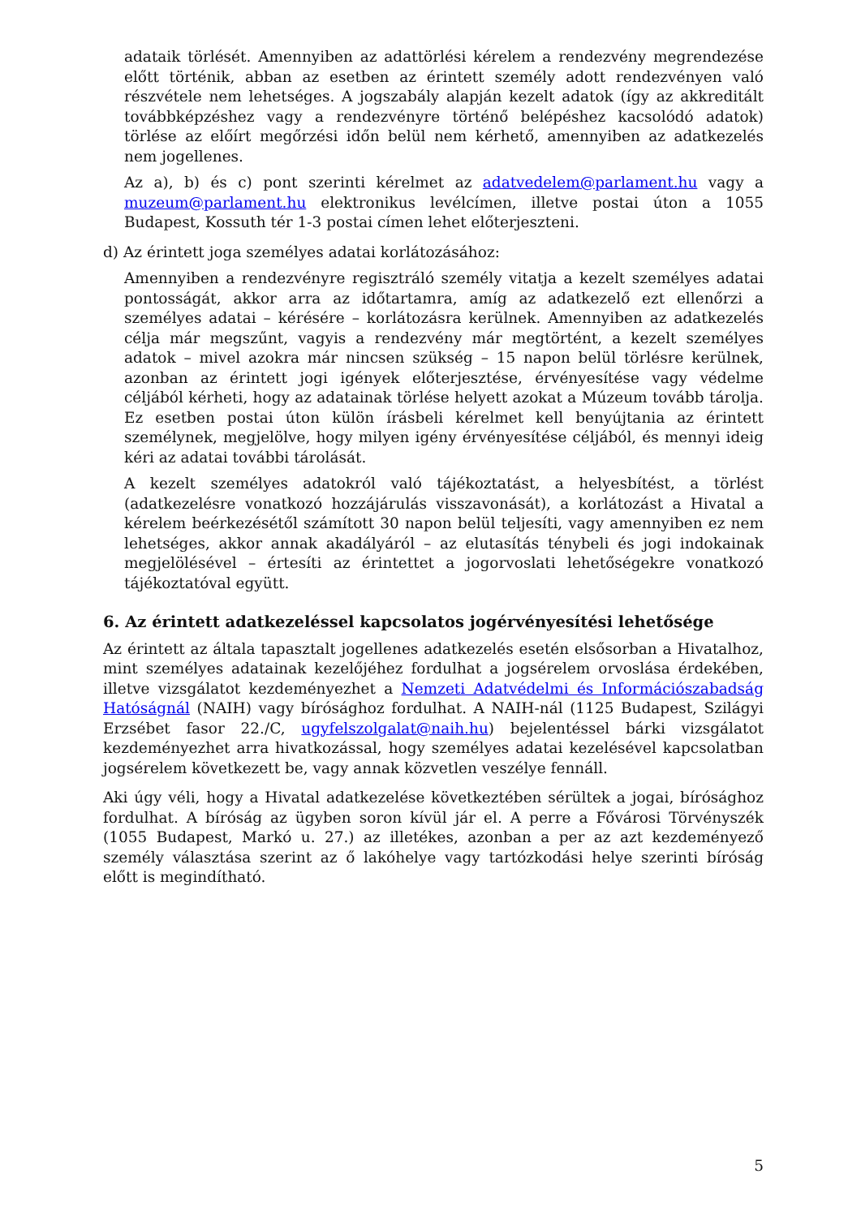adataik törlését. Amennyiben az adattörlési kérelem a rendezvény megrendezése előtt történik, abban az esetben az érintett személy adott rendezvényen való részvétele nem lehetséges. A jogszabály alapján kezelt adatok (így az akkreditált továbbképzéshez vagy a rendezvényre történő belépéshez kacsolódó adatok) törlése az előírt megőrzési időn belül nem kérhető, amennyiben az adatkezelés nem jogellenes.
Az a), b) és c) pont szerinti kérelmet az adatvedelem@parlament.hu vagy a muzeum@parlament.hu elektronikus levélcímen, illetve postai úton a 1055 Budapest, Kossuth tér 1-3 postai címen lehet előterjeszteni.
d) Az érintett joga személyes adatai korlátozásához:
Amennyiben a rendezvényre regisztráló személy vitatja a kezelt személyes adatai pontosságát, akkor arra az időtartamra, amíg az adatkezelő ezt ellenőrzi a személyes adatai – kérésére – korlátozásra kerülnek. Amennyiben az adatkezelés célja már megszűnt, vagyis a rendezvény már megtörtént, a kezelt személyes adatok – mivel azokra már nincsen szükség – 15 napon belül törlésre kerülnek, azonban az érintett jogi igények előterjesztése, érvényesítése vagy védelme céljából kérheti, hogy az adatainak törlése helyett azokat a Múzeum tovább tárolja. Ez esetben postai úton külön írásbeli kérelmet kell benyújtania az érintett személynek, megjelölve, hogy milyen igény érvényesítése céljából, és mennyi ideig kéri az adatai további tárolását.
A kezelt személyes adatokról való tájékoztatást, a helyesbítést, a törlést (adatkezelésre vonatkozó hozzájárulás visszavonását), a korlátozást a Hivatal a kérelem beérkezésétől számított 30 napon belül teljesíti, vagy amennyiben ez nem lehetséges, akkor annak akadályáról – az elutasítás ténybeli és jogi indokainak megjelölésével – értesíti az érintettet a jogorvoslati lehetőségekre vonatkozó tájékoztatóval együtt.
6. Az érintett adatkezeléssel kapcsolatos jogérvényesítési lehetősége
Az érintett az általa tapasztalt jogellenes adatkezelés esetén elsősorban a Hivatalhoz, mint személyes adatainak kezelőjéhez fordulhat a jogsérelem orvoslása érdekében, illetve vizsgálatot kezdeményezhet a Nemzeti Adatvédelmi és Információszabadság Hatóságnál (NAIH) vagy bírósághoz fordulhat. A NAIH-nál (1125 Budapest, Szilágyi Erzsébet fasor 22./C, ugyfelszolgalat@naih.hu) bejelentéssel bárki vizsgálatot kezdeményezhet arra hivatkozással, hogy személyes adatai kezelésével kapcsolatban jogsérelem következett be, vagy annak közvetlen veszélye fennáll.
Aki úgy véli, hogy a Hivatal adatkezelése következtében sérültek a jogai, bírósághoz fordulhat. A bíróság az ügyben soron kívül jár el. A perre a Fővárosi Törvényszék (1055 Budapest, Markó u. 27.) az illetékes, azonban a per az azt kezdeményező személy választása szerint az ő lakóhelye vagy tartózkodási helye szerinti bíróság előtt is megindítható.
5